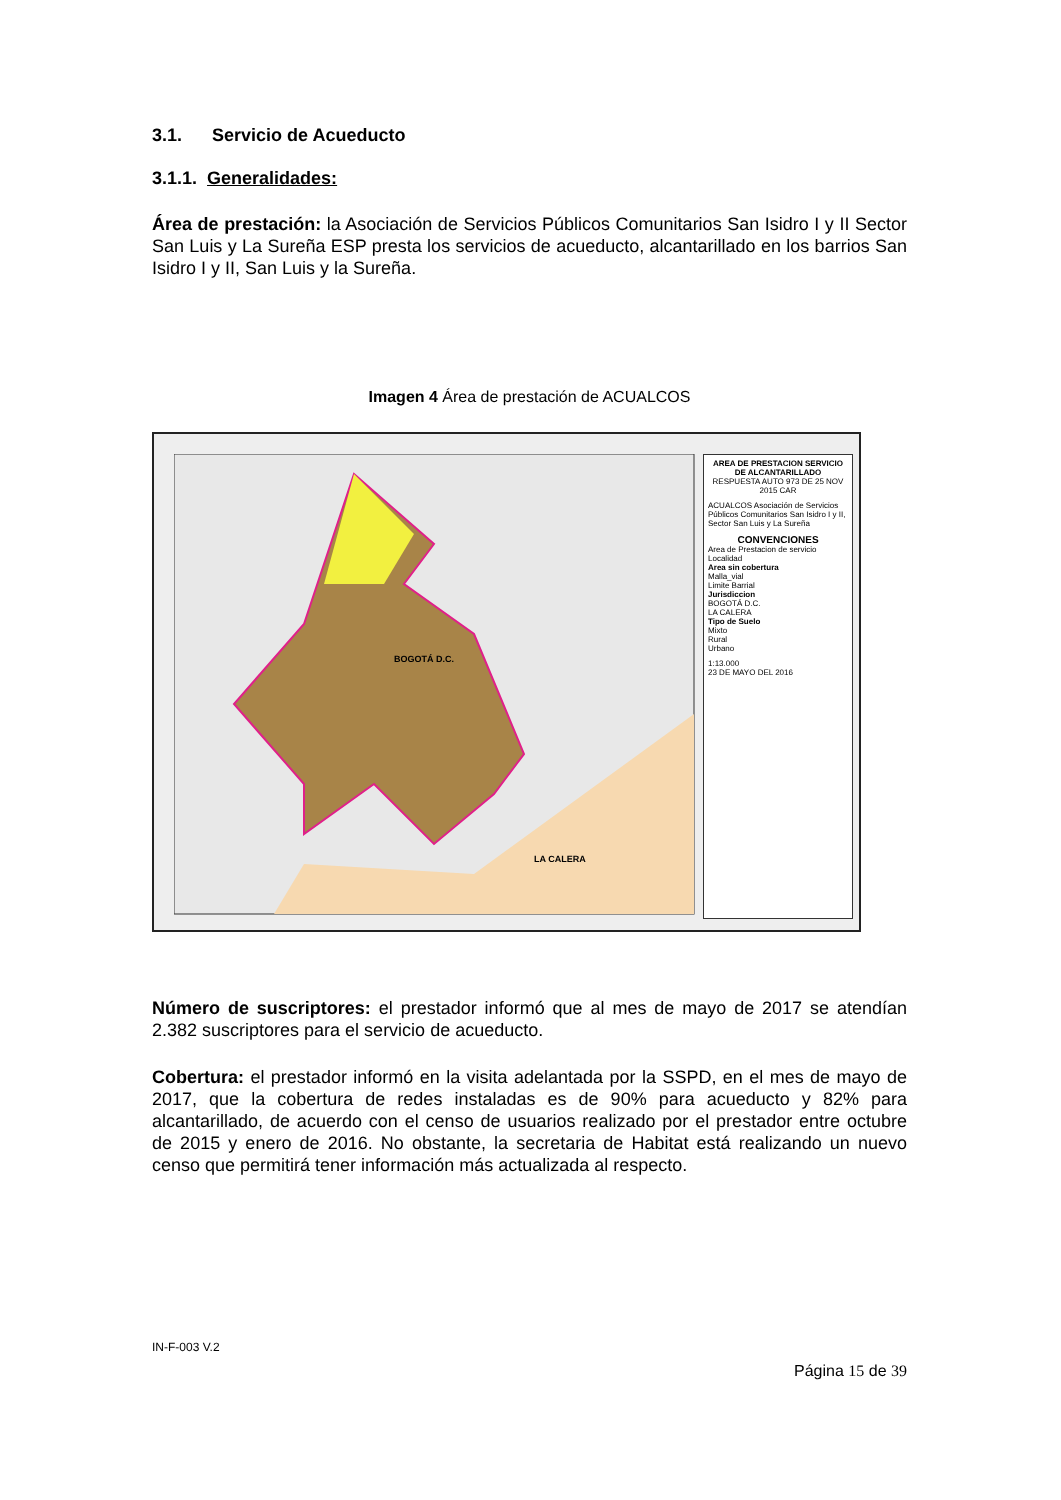3.1. Servicio de Acueducto
3.1.1. Generalidades:
Área de prestación: la Asociación de Servicios Públicos Comunitarios San Isidro I y II Sector San Luis y La Sureña ESP presta los servicios de acueducto, alcantarillado en los barrios San Isidro I y II, San Luis y la Sureña.
Imagen 4 Área de prestación de ACUALCOS
AREA DE PRESTACION SERVICIO DE ALCANTARILLADO
RESPUESTA AUTO 973 DE 25 NOV 2015 CAR
ACUALCOS Asociación de Servicios Públicos Comunitarios San Isidro I y II, Sector San Luis y La Sureña
CONVENCIONES
Area de Prestacion de servicio
Localidad
Area sin cobertura
Malla_vial
Limite Barrial
Jurisdiccion
BOGOTÁ D.C.
LA CALERA
Tipo de Suelo
Mixto
Rural
Urbano
1:13.000
23 DE MAYO DEL 2016
BOGOTÁ D.C.
LA CALERA
Número de suscriptores: el prestador informó que al mes de mayo de 2017 se atendían 2.382 suscriptores para el servicio de acueducto.
Cobertura: el prestador informó en la visita adelantada por la SSPD, en el mes de mayo de 2017, que la cobertura de redes instaladas es de 90% para acueducto y 82% para alcantarillado, de acuerdo con el censo de usuarios realizado por el prestador entre octubre de 2015 y enero de 2016. No obstante, la secretaria de Habitat está realizando un nuevo censo que permitirá tener información más actualizada al respecto.
IN-F-003 V.2
Página 15 de 39